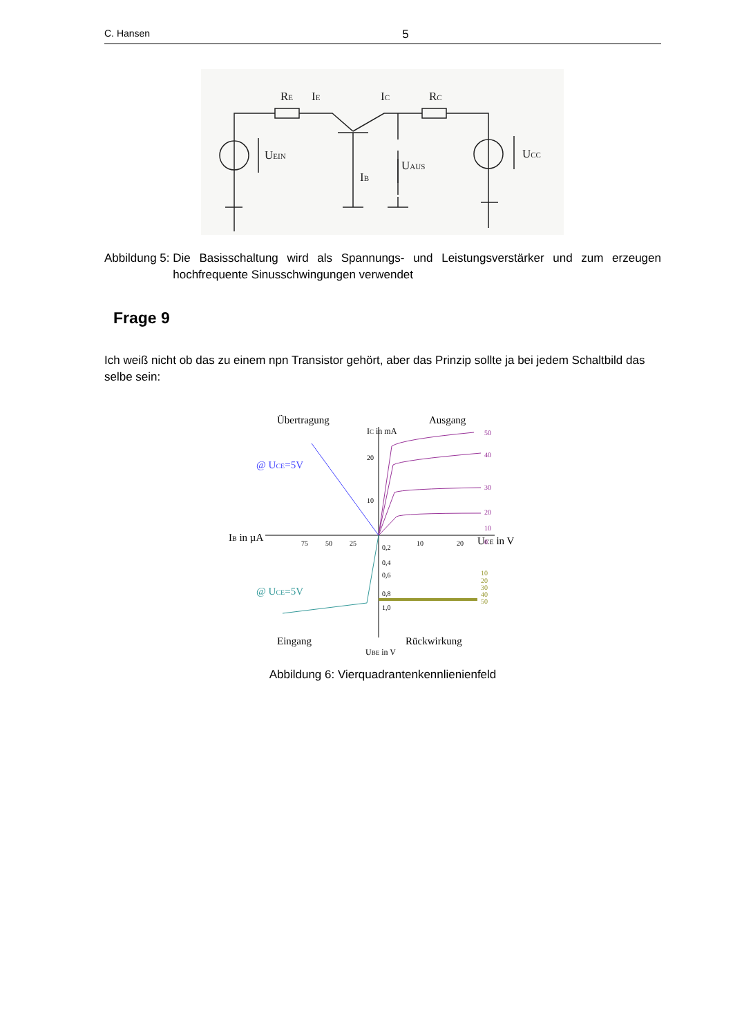C. Hansen 5
RE
IE
IC
RC
UEIN
UCC
UAUS
IB
Abbildung 5: Die Basisschaltung wird als Spannungs- und Leistungsverstärker und zum erzeugen hochfrequente Sinusschwingungen verwendet
Frage 9
Ich weiß nicht ob das zu einem npn Transistor gehört, aber das Prinzip sollte ja bei jedem Schaltbild das selbe sein:
Übertragung
Ausgang
Eingang
Rückwirkung
@ UCE=5V
@ UCE=5V
IB in µA
UCE in V
IC in mA
UBE in V
50
40
30
20
10
0
20
10
75
50
25
10
20
0,2
0,4
0,6
0,8
1,0
10
20
30
40
50
Abbildung 6: Vierquadrantenkennlienienfeld